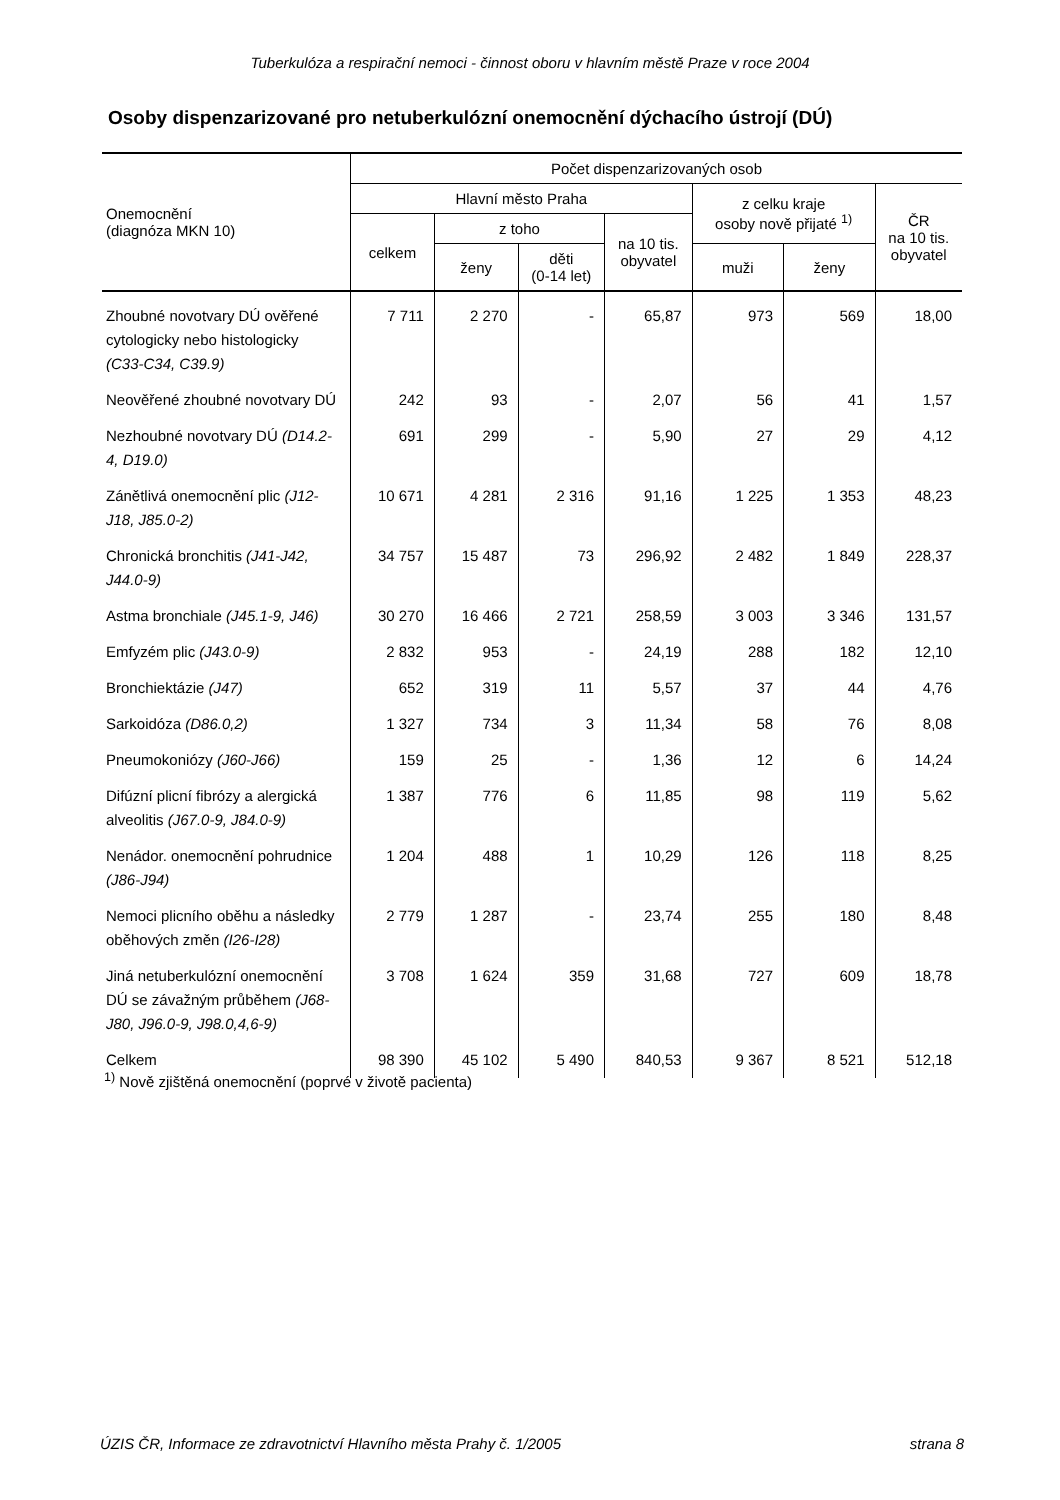Tuberkulóza a respirační nemoci - činnost oboru v hlavním městě Praze v roce 2004
Osoby dispenzarizované pro netuberkulózní onemocnění dýchacího ústrojí (DÚ)
| Onemocnění (diagnóza MKN 10) | Počet dispenzarizovaných osob | | | | | | |
| --- | --- | --- | --- | --- | --- | --- | --- |
| | Hlavní město Praha | | | | z celku kraje osoby nově přijaté <sup>1)</sup> | | ČR na 10 tis. obyvatel |
| | celkem | z toho | | na 10 tis. obyvatel | | | |
| | | ženy | děti (0-14 let) | | muži | ženy | |
| Zhoubné novotvary DÚ ověřené cytologicky nebo histologicky (C33-C34, C39.9) | 7 711 | 2 270 | - | 65,87 | 973 | 569 | 18,00 |
| Neověřené zhoubné novotvary DÚ | 242 | 93 | - | 2,07 | 56 | 41 | 1,57 |
| Nezhoubné novotvary DÚ (D14.2-4, D19.0) | 691 | 299 | - | 5,90 | 27 | 29 | 4,12 |
| Zánětlivá onemocnění plic (J12-J18, J85.0-2) | 10 671 | 4 281 | 2 316 | 91,16 | 1 225 | 1 353 | 48,23 |
| Chronická bronchitis (J41-J42, J44.0-9) | 34 757 | 15 487 | 73 | 296,92 | 2 482 | 1 849 | 228,37 |
| Astma bronchiale (J45.1-9, J46) | 30 270 | 16 466 | 2 721 | 258,59 | 3 003 | 3 346 | 131,57 |
| Emfyzém plic (J43.0-9) | 2 832 | 953 | - | 24,19 | 288 | 182 | 12,10 |
| Bronchiektázie (J47) | 652 | 319 | 11 | 5,57 | 37 | 44 | 4,76 |
| Sarkoidóza (D86.0,2) | 1 327 | 734 | 3 | 11,34 | 58 | 76 | 8,08 |
| Pneumokoniózy (J60-J66) | 159 | 25 | - | 1,36 | 12 | 6 | 14,24 |
| Difúzní plicní fibrózy a alergická alveolitis (J67.0-9, J84.0-9) | 1 387 | 776 | 6 | 11,85 | 98 | 119 | 5,62 |
| Nenádor. onemocnění pohrudnice (J86-J94) | 1 204 | 488 | 1 | 10,29 | 126 | 118 | 8,25 |
| Nemoci plicního oběhu a následky oběhových změn (I26-I28) | 2 779 | 1 287 | - | 23,74 | 255 | 180 | 8,48 |
| Jiná netuberkulózní onemocnění DÚ se závažným průběhem (J68-J80, J96.0-9, J98.0,4,6-9) | 3 708 | 1 624 | 359 | 31,68 | 727 | 609 | 18,78 |
| Celkem | 98 390 | 45 102 | 5 490 | 840,53 | 9 367 | 8 521 | 512,18 |
<sup>1)</sup> Nově zjištěná onemocnění (poprvé v životě pacienta)
ÚZIS ČR, Informace ze zdravotnictví Hlavního města Prahy č. 1/2005 strana 8